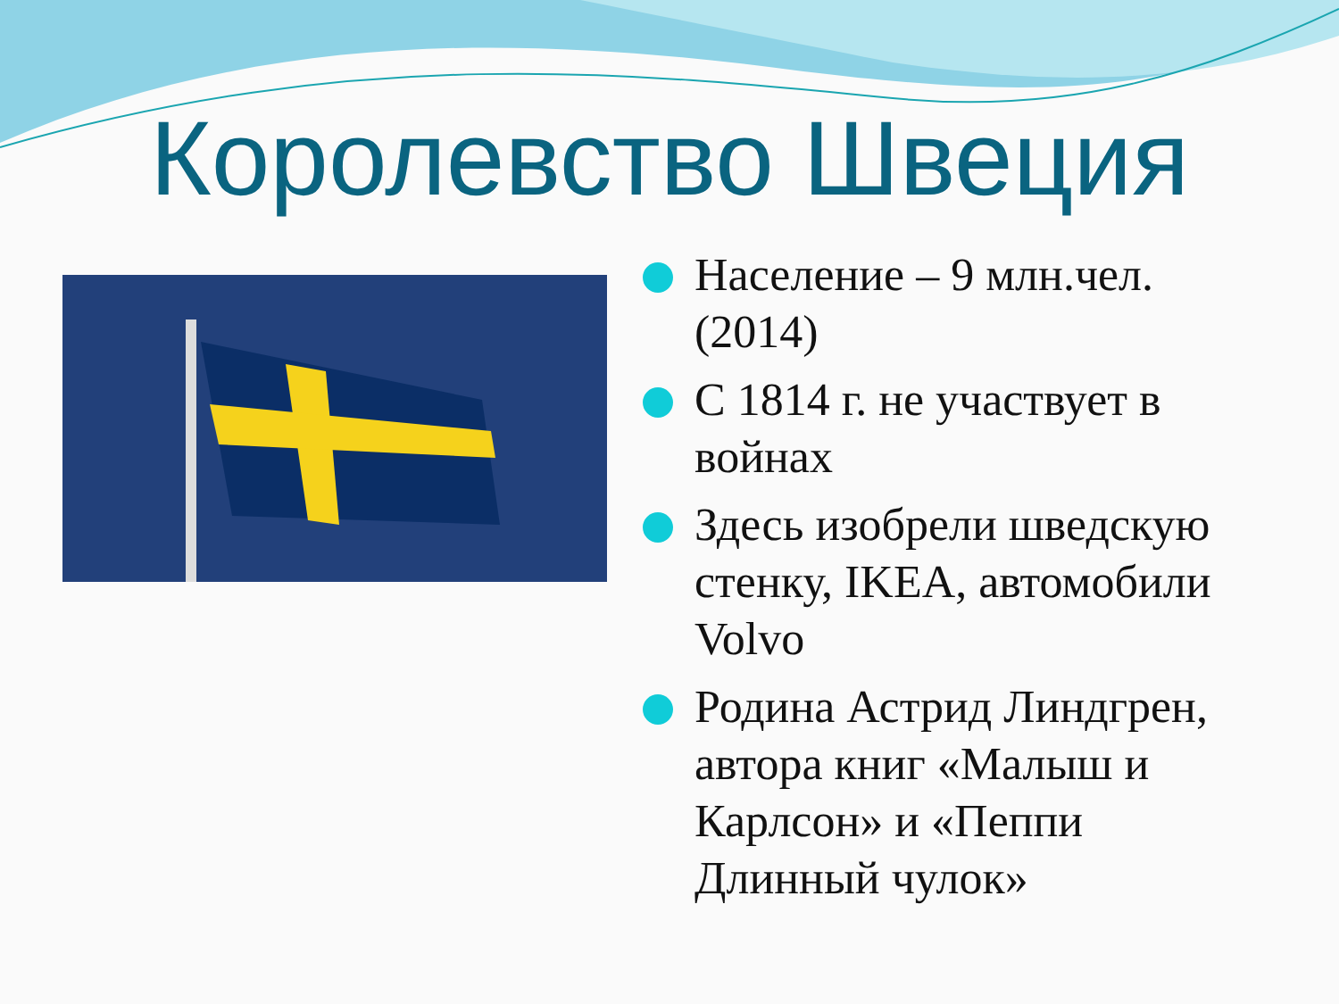Королевство Швеция
Население – 9 млн.чел. (2014)
С 1814 г. не участвует в войнах
Здесь изобрели шведскую стенку, IKEA, автомобили Volvo
Родина Астрид Линдгрен, автора книг «Малыш и Карлсон» и «Пеппи Длинный чулок»